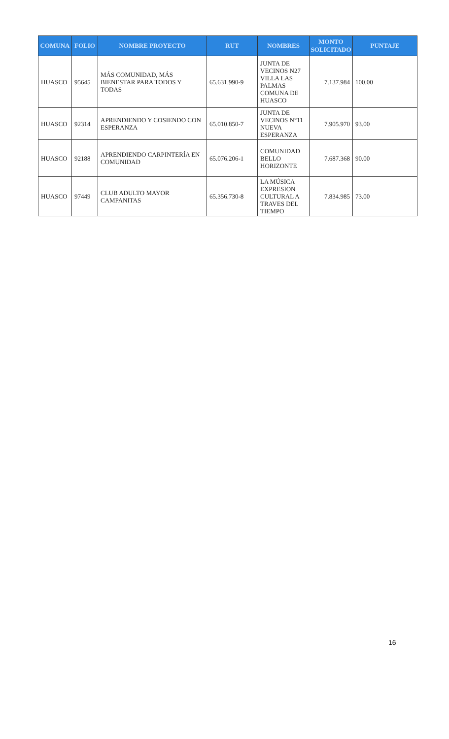| COMUNA | FOLIO | NOMBRE PROYECTO | RUT | NOMBRES | MONTO SOLICITADO | PUNTAJE |
| --- | --- | --- | --- | --- | --- | --- |
| HUASCO | 95645 | MÁS COMUNIDAD, MÁS BIENESTAR PARA TODOS Y TODAS | 65.631.990-9 | JUNTA DE VECINOS N27 VILLA LAS PALMAS COMUNA DE HUASCO | 7.137.984 | 100.00 |
| HUASCO | 92314 | APRENDIENDO Y COSIENDO CON ESPERANZA | 65.010.850-7 | JUNTA DE VECINOS N°11 NUEVA ESPERANZA | 7.905.970 | 93.00 |
| HUASCO | 92188 | APRENDIENDO CARPINTERÍA EN COMUNIDAD | 65.076.206-1 | COMUNIDAD BELLO HORIZONTE | 7.687.368 | 90.00 |
| HUASCO | 97449 | CLUB ADULTO MAYOR CAMPANITAS | 65.356.730-8 | LA MÚSICA EXPRESION CULTURAL A TRAVES DEL TIEMPO | 7.834.985 | 73.00 |
16